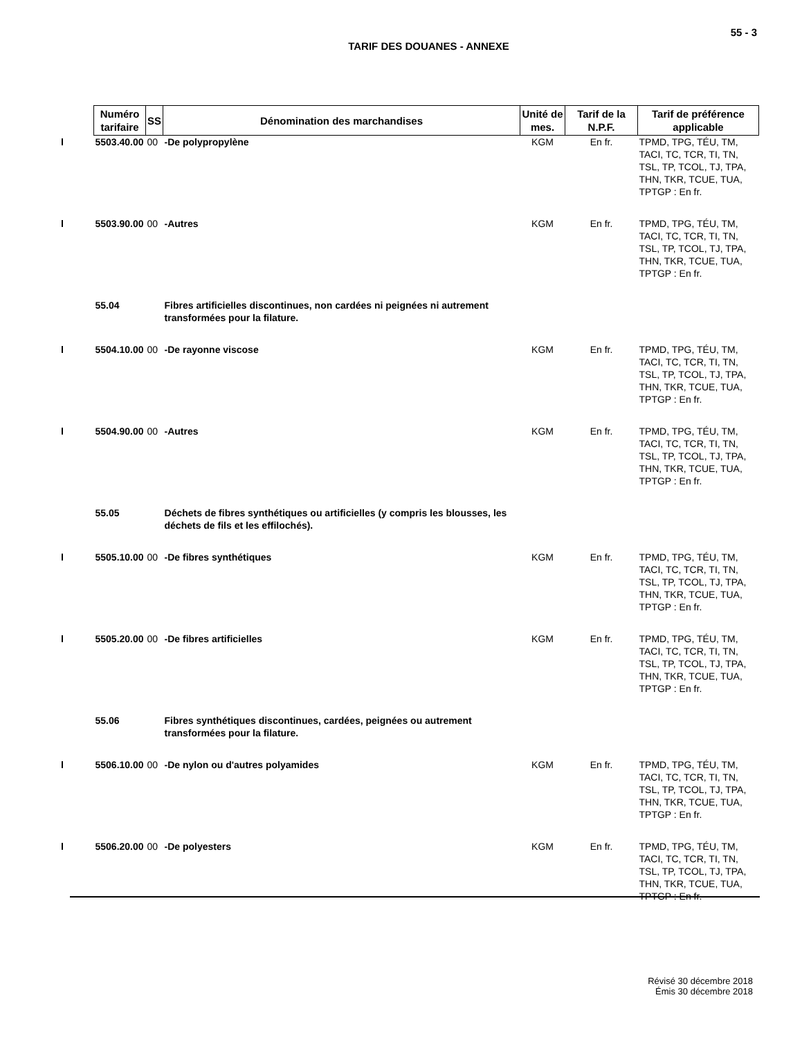55 - 3
TARIF DES DOUANES - ANNEXE
| Numéro tarifaire | SS | Dénomination des marchandises | Unité de mes. | Tarif de la N.P.F. | Tarif de préférence applicable |
| --- | --- | --- | --- | --- | --- |
| 5503.40.00 | 00 | -De polypropylène | KGM | En fr. | TPMD, TPG, TÉU, TM, TACI, TC, TCR, TI, TN, TSL, TP, TCOL, TJ, TPA, THN, TKR, TCUE, TUA, TPTGP : En fr. |
| 5503.90.00 | 00 | -Autres | KGM | En fr. | TPMD, TPG, TÉU, TM, TACI, TC, TCR, TI, TN, TSL, TP, TCOL, TJ, TPA, THN, TKR, TCUE, TUA, TPTGP : En fr. |
| 55.04 | | Fibres artificielles discontinues, non cardées ni peignées ni autrement transformées pour la filature. | | | |
| 5504.10.00 | 00 | -De rayonne viscose | KGM | En fr. | TPMD, TPG, TÉU, TM, TACI, TC, TCR, TI, TN, TSL, TP, TCOL, TJ, TPA, THN, TKR, TCUE, TUA, TPTGP : En fr. |
| 5504.90.00 | 00 | -Autres | KGM | En fr. | TPMD, TPG, TÉU, TM, TACI, TC, TCR, TI, TN, TSL, TP, TCOL, TJ, TPA, THN, TKR, TCUE, TUA, TPTGP : En fr. |
| 55.05 | | Déchets de fibres synthétiques ou artificielles (y compris les blousses, les déchets de fils et les effilochés). | | | |
| 5505.10.00 | 00 | -De fibres synthétiques | KGM | En fr. | TPMD, TPG, TÉU, TM, TACI, TC, TCR, TI, TN, TSL, TP, TCOL, TJ, TPA, THN, TKR, TCUE, TUA, TPTGP : En fr. |
| 5505.20.00 | 00 | -De fibres artificielles | KGM | En fr. | TPMD, TPG, TÉU, TM, TACI, TC, TCR, TI, TN, TSL, TP, TCOL, TJ, TPA, THN, TKR, TCUE, TUA, TPTGP : En fr. |
| 55.06 | | Fibres synthétiques discontinues, cardées, peignées ou autrement transformées pour la filature. | | | |
| 5506.10.00 | 00 | -De nylon ou d'autres polyamides | KGM | En fr. | TPMD, TPG, TÉU, TM, TACI, TC, TCR, TI, TN, TSL, TP, TCOL, TJ, TPA, THN, TKR, TCUE, TUA, TPTGP : En fr. |
| 5506.20.00 | 00 | -De polyesters | KGM | En fr. | TPMD, TPG, TÉU, TM, TACI, TC, TCR, TI, TN, TSL, TP, TCOL, TJ, TPA, THN, TKR, TCUE, TUA, TPTGP : En fr. |
Révisé 30 décembre 2018
Émis 30 décembre 2018